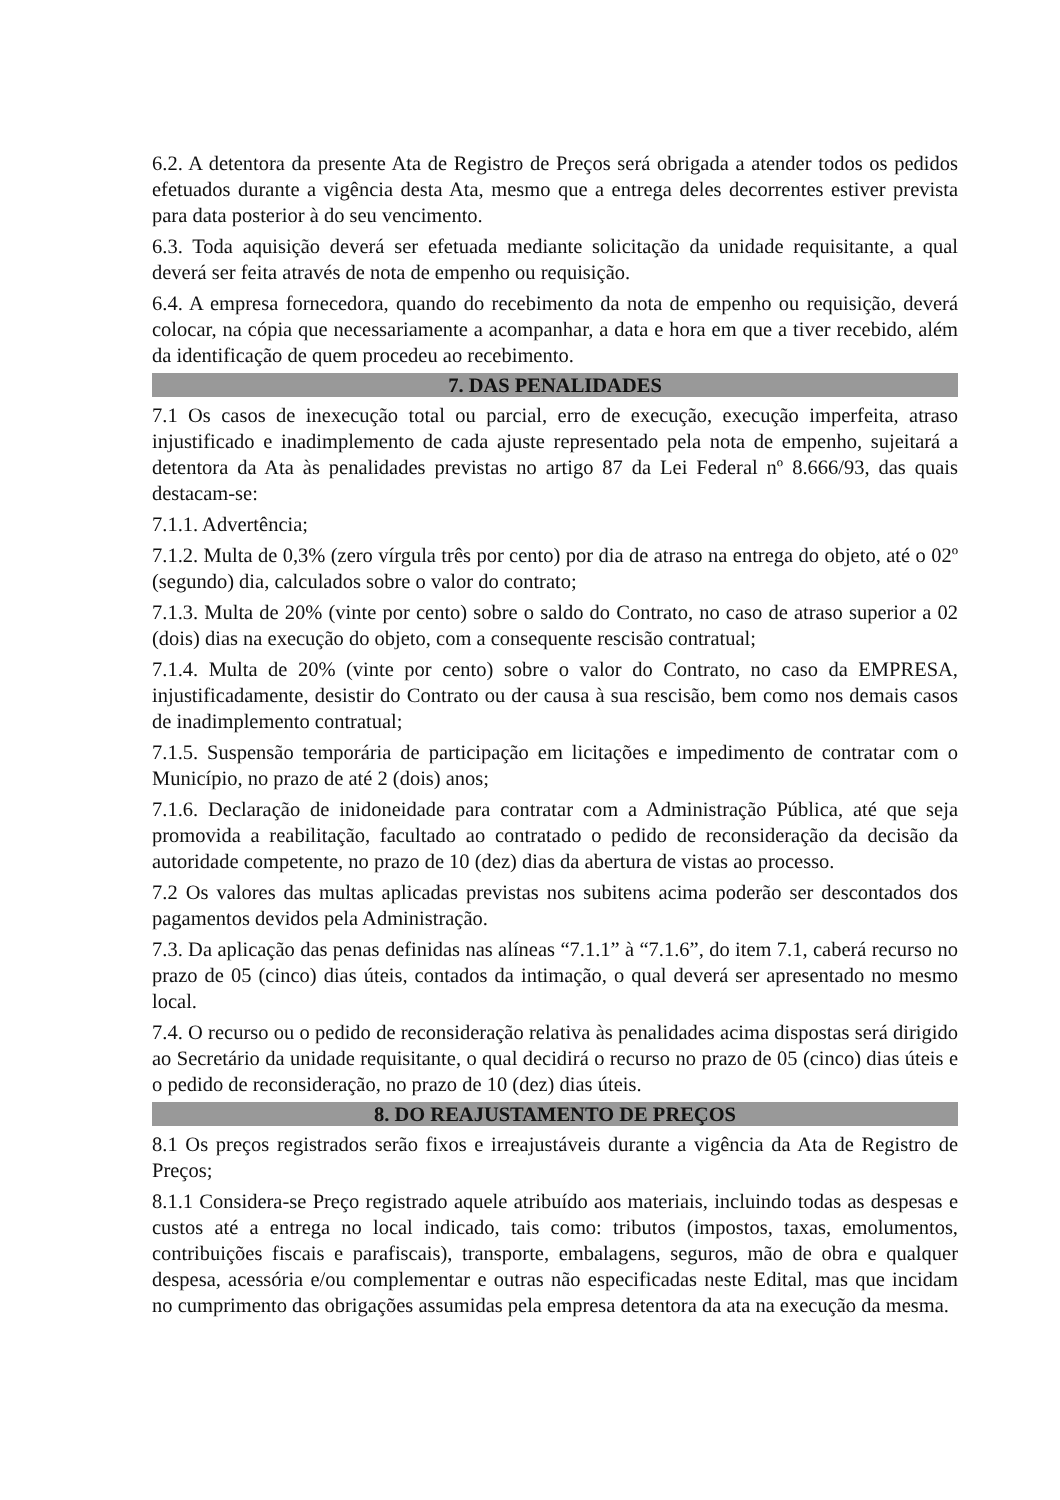6.2. A detentora da presente Ata de Registro de Preços será obrigada a atender todos os pedidos efetuados durante a vigência desta Ata, mesmo que a entrega deles decorrentes estiver prevista para data posterior à do seu vencimento.
6.3. Toda aquisição deverá ser efetuada mediante solicitação da unidade requisitante, a qual deverá ser feita através de nota de empenho ou requisição.
6.4. A empresa fornecedora, quando do recebimento da nota de empenho ou requisição, deverá colocar, na cópia que necessariamente a acompanhar, a data e hora em que a tiver recebido, além da identificação de quem procedeu ao recebimento.
7. DAS PENALIDADES
7.1 Os casos de inexecução total ou parcial, erro de execução, execução imperfeita, atraso injustificado e inadimplemento de cada ajuste representado pela nota de empenho, sujeitará a detentora da Ata às penalidades previstas no artigo 87 da Lei Federal nº 8.666/93, das quais destacam-se:
7.1.1. Advertência;
7.1.2. Multa de 0,3% (zero vírgula três por cento) por dia de atraso na entrega do objeto, até o 02º (segundo) dia, calculados sobre o valor do contrato;
7.1.3. Multa de 20% (vinte por cento) sobre o saldo do Contrato, no caso de atraso superior a 02 (dois) dias na execução do objeto, com a consequente rescisão contratual;
7.1.4. Multa de 20% (vinte por cento) sobre o valor do Contrato, no caso da EMPRESA, injustificadamente, desistir do Contrato ou der causa à sua rescisão, bem como nos demais casos de inadimplemento contratual;
7.1.5. Suspensão temporária de participação em licitações e impedimento de contratar com o Município, no prazo de até 2 (dois) anos;
7.1.6. Declaração de inidoneidade para contratar com a Administração Pública, até que seja promovida a reabilitação, facultado ao contratado o pedido de reconsideração da decisão da autoridade competente, no prazo de 10 (dez) dias da abertura de vistas ao processo.
7.2 Os valores das multas aplicadas previstas nos subitens acima poderão ser descontados dos pagamentos devidos pela Administração.
7.3. Da aplicação das penas definidas nas alíneas “7.1.1” à “7.1.6”, do item 7.1, caberá recurso no prazo de 05 (cinco) dias úteis, contados da intimação, o qual deverá ser apresentado no mesmo local.
7.4. O recurso ou o pedido de reconsideração relativa às penalidades acima dispostas será dirigido ao Secretário da unidade requisitante, o qual decidirá o recurso no prazo de 05 (cinco) dias úteis e o pedido de reconsideração, no prazo de 10 (dez) dias úteis.
8. DO REAJUSTAMENTO DE PREÇOS
8.1 Os preços registrados serão fixos e irreajustáveis durante a vigência da Ata de Registro de Preços;
8.1.1 Considera-se Preço registrado aquele atribuído aos materiais, incluindo todas as despesas e custos até a entrega no local indicado, tais como: tributos (impostos, taxas, emolumentos, contribuições fiscais e parafiscais), transporte, embalagens, seguros, mão de obra e qualquer despesa, acessória e/ou complementar e outras não especificadas neste Edital, mas que incidam no cumprimento das obrigações assumidas pela empresa detentora da ata na execução da mesma.